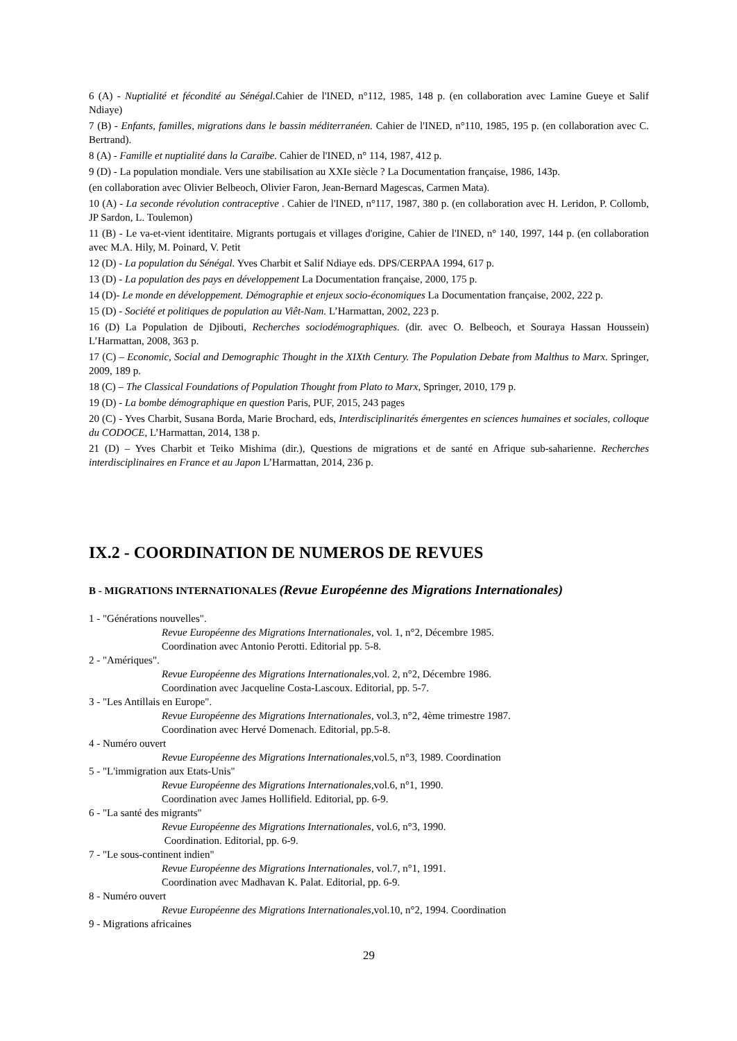6 (A) - Nuptialité et fécondité au Sénégal. Cahier de l'INED, n°112, 1985, 148 p. (en collaboration avec Lamine Gueye et Salif Ndiaye)
7 (B) - Enfants, familles, migrations dans le bassin méditerranéen. Cahier de l'INED, n°110, 1985, 195 p. (en collaboration avec C. Bertrand).
8 (A) - Famille et nuptialité dans la Caraïbe. Cahier de l'INED, n° 114, 1987, 412 p.
9 (D) - La population mondiale. Vers une stabilisation au XXIe siècle ? La Documentation française, 1986, 143p.
(en collaboration avec Olivier Belbeoch, Olivier Faron, Jean-Bernard Magescas, Carmen Mata).
10 (A) - La seconde révolution contraceptive . Cahier de l'INED, n°117, 1987, 380 p. (en collaboration avec H. Leridon, P. Collomb, JP Sardon, L. Toulemon)
11 (B) - Le va-et-vient identitaire. Migrants portugais et villages d'origine, Cahier de l'INED, n° 140, 1997, 144 p. (en collaboration avec M.A. Hily, M. Poinard, V. Petit
12 (D) - La population du Sénégal. Yves Charbit et Salif Ndiaye eds. DPS/CERPAA 1994, 617 p.
13 (D) - La population des pays en développement La Documentation française, 2000, 175 p.
14 (D)- Le monde en développement. Démographie et enjeux socio-économiques La Documentation française, 2002, 222 p.
15 (D) - Société et politiques de population au Viêt-Nam. L’Harmattan, 2002, 223 p.
16 (D) La Population de Djibouti, Recherches sociodémographiques. (dir. avec O. Belbeoch, et Souraya Hassan Houssein) L’Harmattan, 2008, 363 p.
17 (C) – Economic, Social and Demographic Thought in the XIXth Century. The Population Debate from Malthus to Marx. Springer, 2009, 189 p.
18 (C) – The Classical Foundations of Population Thought from Plato to Marx, Springer, 2010, 179 p.
19 (D) - La bombe démographique en question Paris, PUF, 2015, 243 pages
20 (C) - Yves Charbit, Susana Borda, Marie Brochard, eds, Interdisciplinarités émergentes en sciences humaines et sociales, colloque du CODOCE, L’Harmattan, 2014, 138 p.
21 (D) – Yves Charbit et Teiko Mishima (dir.), Questions de migrations et de santé en Afrique sub-saharienne. Recherches interdisciplinaires en France et au Japon L’Harmattan, 2014, 236 p.
IX.2 - COORDINATION DE NUMEROS DE REVUES
B - MIGRATIONS INTERNATIONALES (Revue Européenne des Migrations Internationales)
1 - "Générations nouvelles".
Revue Européenne des Migrations Internationales, vol. 1, n°2, Décembre 1985.
Coordination avec Antonio Perotti. Editorial pp. 5-8.
2 - "Amériques".
Revue Européenne des Migrations Internationales, vol. 2, n°2, Décembre 1986.
Coordination avec Jacqueline Costa-Lascoux. Editorial, pp. 5-7.
3 - "Les Antillais en Europe".
Revue Européenne des Migrations Internationales, vol.3, n°2, 4ème trimestre 1987.
Coordination avec Hervé Domenach. Editorial, pp.5-8.
4 - Numéro ouvert
Revue Européenne des Migrations Internationales, vol.5, n°3, 1989. Coordination
5 - "L'immigration aux Etats-Unis"
Revue Européenne des Migrations Internationales, vol.6, n°1, 1990.
Coordination avec James Hollifield. Editorial, pp. 6-9.
6 - "La santé des migrants"
Revue Européenne des Migrations Internationales, vol.6, n°3, 1990.
Coordination. Editorial, pp. 6-9.
7 - "Le sous-continent indien"
Revue Européenne des Migrations Internationales, vol.7, n°1, 1991.
Coordination avec Madhavan K. Palat. Editorial, pp. 6-9.
8 - Numéro ouvert
Revue Européenne des Migrations Internationales, vol.10, n°2, 1994. Coordination
9 - Migrations africaines
29